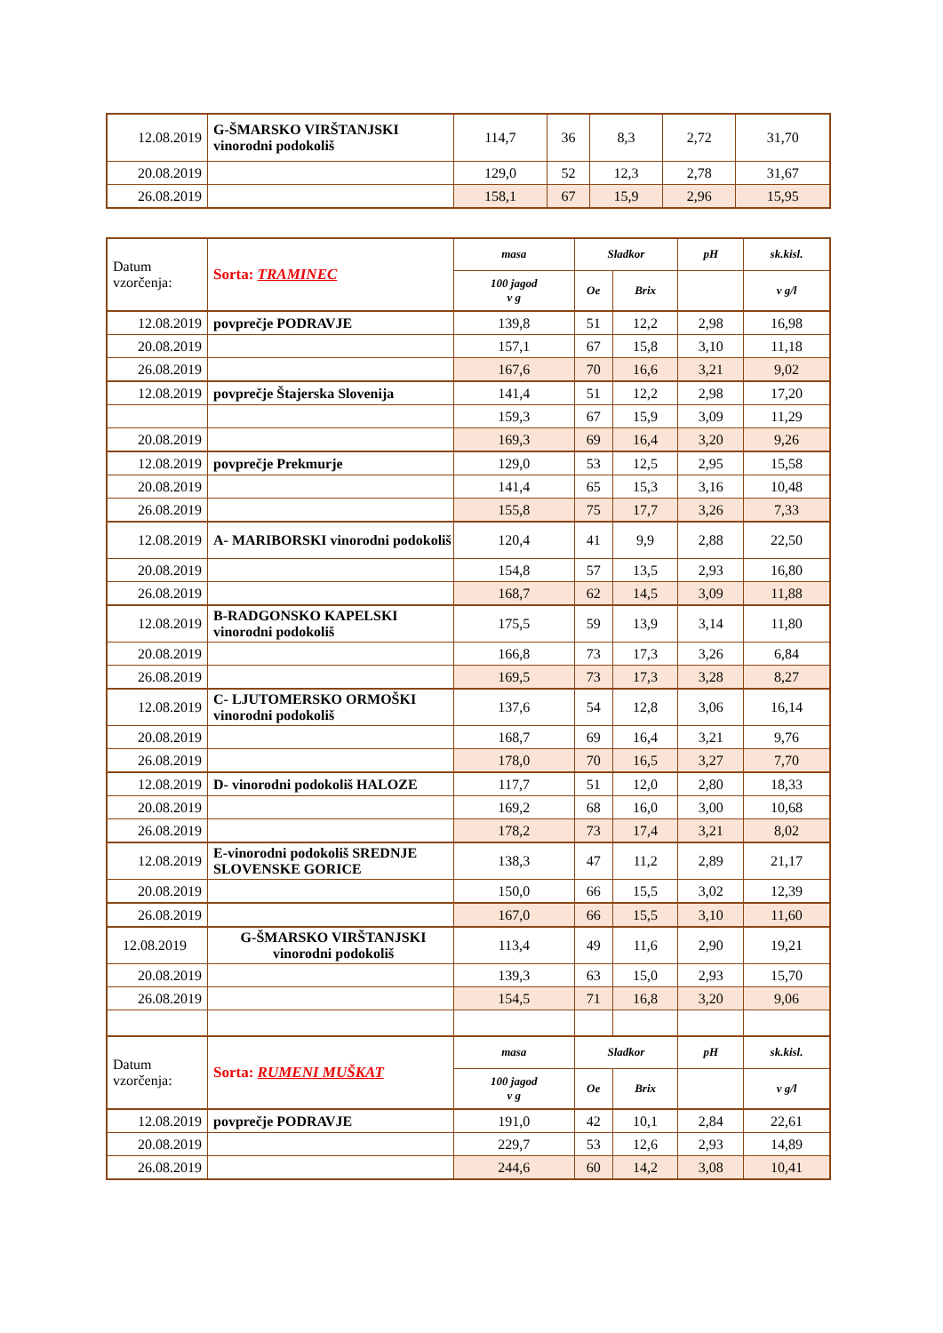| 12.08.2019 | G-ŠMARSKO VIRŠTANJSKI vinorodni podokoliš | 114,7 | 36 | 8,3 | 2,72 | 31,70 |
| 20.08.2019 | | 129,0 | 52 | 12,3 | 2,78 | 31,67 |
| 26.08.2019 | | 158,1 | 67 | 15,9 | 2,96 | 15,95 |
| Datum vzorčenja: | Sorta: TRAMINEC | masa | Sladkor | | pH | sk.kisl. |
| --- | --- | --- | --- | --- | --- | --- |
| | | 100 jagod v g | Oe | Brix | | v g/l |
| 12.08.2019 | povprečje PODRAVJE | 139,8 | 51 | 12,2 | 2,98 | 16,98 |
| 20.08.2019 | | 157,1 | 67 | 15,8 | 3,10 | 11,18 |
| 26.08.2019 | | 167,6 | 70 | 16,6 | 3,21 | 9,02 |
| 12.08.2019 | povprečje Štajerska Slovenija | 141,4 | 51 | 12,2 | 2,98 | 17,20 |
| | | 159,3 | 67 | 15,9 | 3,09 | 11,29 |
| 20.08.2019 | | 169,3 | 69 | 16,4 | 3,20 | 9,26 |
| 12.08.2019 | povprečje Prekmurje | 129,0 | 53 | 12,5 | 2,95 | 15,58 |
| 20.08.2019 | | 141,4 | 65 | 15,3 | 3,16 | 10,48 |
| 26.08.2019 | | 155,8 | 75 | 17,7 | 3,26 | 7,33 |
| 12.08.2019 | A- MARIBORSKI vinorodni podokoliš | 120,4 | 41 | 9,9 | 2,88 | 22,50 |
| 20.08.2019 | | 154,8 | 57 | 13,5 | 2,93 | 16,80 |
| 26.08.2019 | | 168,7 | 62 | 14,5 | 3,09 | 11,88 |
| 12.08.2019 | B-RADGONSKO KAPELSKI vinorodni podokoliš | 175,5 | 59 | 13,9 | 3,14 | 11,80 |
| 20.08.2019 | | 166,8 | 73 | 17,3 | 3,26 | 6,84 |
| 26.08.2019 | | 169,5 | 73 | 17,3 | 3,28 | 8,27 |
| 12.08.2019 | C- LJUTOMERSKO ORMOŠKI vinorodni podokoliš | 137,6 | 54 | 12,8 | 3,06 | 16,14 |
| 20.08.2019 | | 168,7 | 69 | 16,4 | 3,21 | 9,76 |
| 26.08.2019 | | 178,0 | 70 | 16,5 | 3,27 | 7,70 |
| 12.08.2019 | D- vinorodni podokoliš HALOZE | 117,7 | 51 | 12,0 | 2,80 | 18,33 |
| 20.08.2019 | | 169,2 | 68 | 16,0 | 3,00 | 10,68 |
| 26.08.2019 | | 178,2 | 73 | 17,4 | 3,21 | 8,02 |
| 12.08.2019 | E-vinorodni podokoliš SREDNJE SLOVENSKE GORICE | 138,3 | 47 | 11,2 | 2,89 | 21,17 |
| 20.08.2019 | | 150,0 | 66 | 15,5 | 3,02 | 12,39 |
| 26.08.2019 | | 167,0 | 66 | 15,5 | 3,10 | 11,60 |
| 12.08.2019 | G-ŠMARSKO VIRŠTANJSKI vinorodni podokoliš | 113,4 | 49 | 11,6 | 2,90 | 19,21 |
| 20.08.2019 | | 139,3 | 63 | 15,0 | 2,93 | 15,70 |
| 26.08.2019 | | 154,5 | 71 | 16,8 | 3,20 | 9,06 |
| Datum vzorčenja: | Sorta: RUMENI MUŠKAT | masa | Sladkor | | pH | sk.kisl. |
| | | 100 jagod v g | Oe | Brix | | v g/l |
| 12.08.2019 | povprečje PODRAVJE | 191,0 | 42 | 10,1 | 2,84 | 22,61 |
| 20.08.2019 | | 229,7 | 53 | 12,6 | 2,93 | 14,89 |
| 26.08.2019 | | 244,6 | 60 | 14,2 | 3,08 | 10,41 |